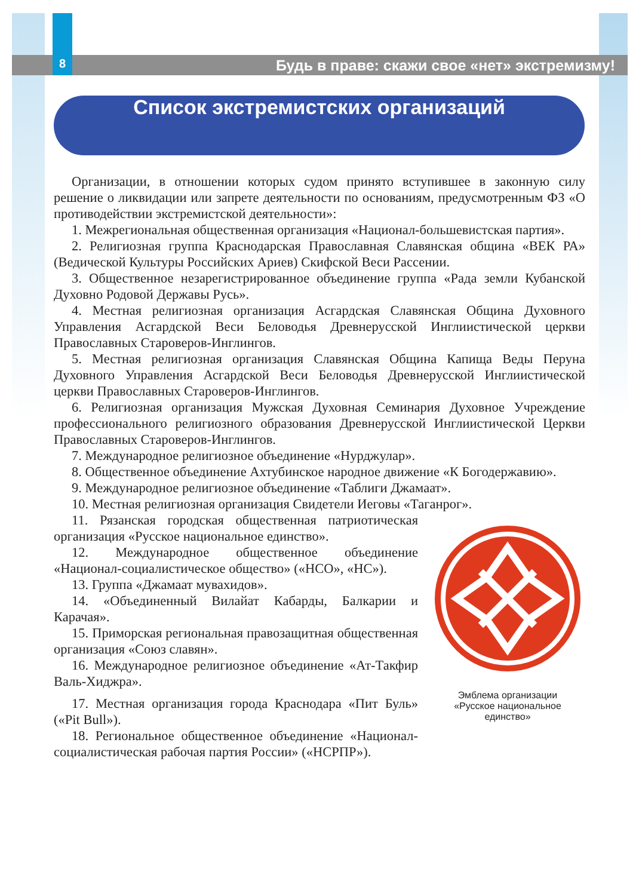8
Будь в праве: скажи свое «нет» экстремизму!
Список экстремистских организаций
Организации, в отношении которых судом принято вступившее в законную силу решение о ликвидации или запрете деятельности по основаниям, предусмотренным ФЗ «О противодействии экстремистской деятельности»:
1. Межрегиональная общественная организация «Национал-большевистская партия».
2. Религиозная группа Краснодарская Православная Славянская община «ВЕК РА» (Ведической Культуры Российских Ариев) Скифской Веси Рассении.
3. Общественное незарегистрированное объединение группа «Рада земли Кубанской Духовно Родовой Державы Русь».
4. Местная религиозная организация Асгардская Славянская Община Духовного Управления Асгардской Веси Беловодья Древнерусской Инглиистической церкви Православных Староверов-Инглингов.
5. Местная религиозная организация Славянская Община Капища Веды Перуна Духовного Управления Асгардской Веси Беловодья Древнерусской Инглиистической церкви Православных Староверов-Инглингов.
6. Религиозная организация Мужская Духовная Семинария Духовное Учреждение профессионального религиозного образования Древнерусской Инглиистической Церкви Православных Староверов-Инглингов.
7. Международное религиозное объединение «Нурджулар».
8. Общественное объединение Ахтубинское народное движение «К Богодержавию».
9. Международное религиозное объединение «Таблиги Джамаат».
10. Местная религиозная организация Свидетели Иеговы «Таганрог».
11. Рязанская городская общественная патриотическая организация «Русское национальное единство».
12. Международное общественное объединение «Национал-социалистическое общество» («НСО», «НС»).
13. Группа «Джамаат мувахидов».
14. «Объединенный Вилайат Кабарды, Балкарии и Карачая».
15. Приморская региональная правозащитная общественная организация «Союз славян».
16. Международное религиозное объединение «Ат-Такфир Валь-Хиджра».
17. Местная организация города Краснодара «Пит Буль» («Pit Bull»).
18. Региональное общественное объединение «Национал-социалистическая рабочая партия России» («НСРПР»).
Эмблема организации
«Русское национальное
единство»